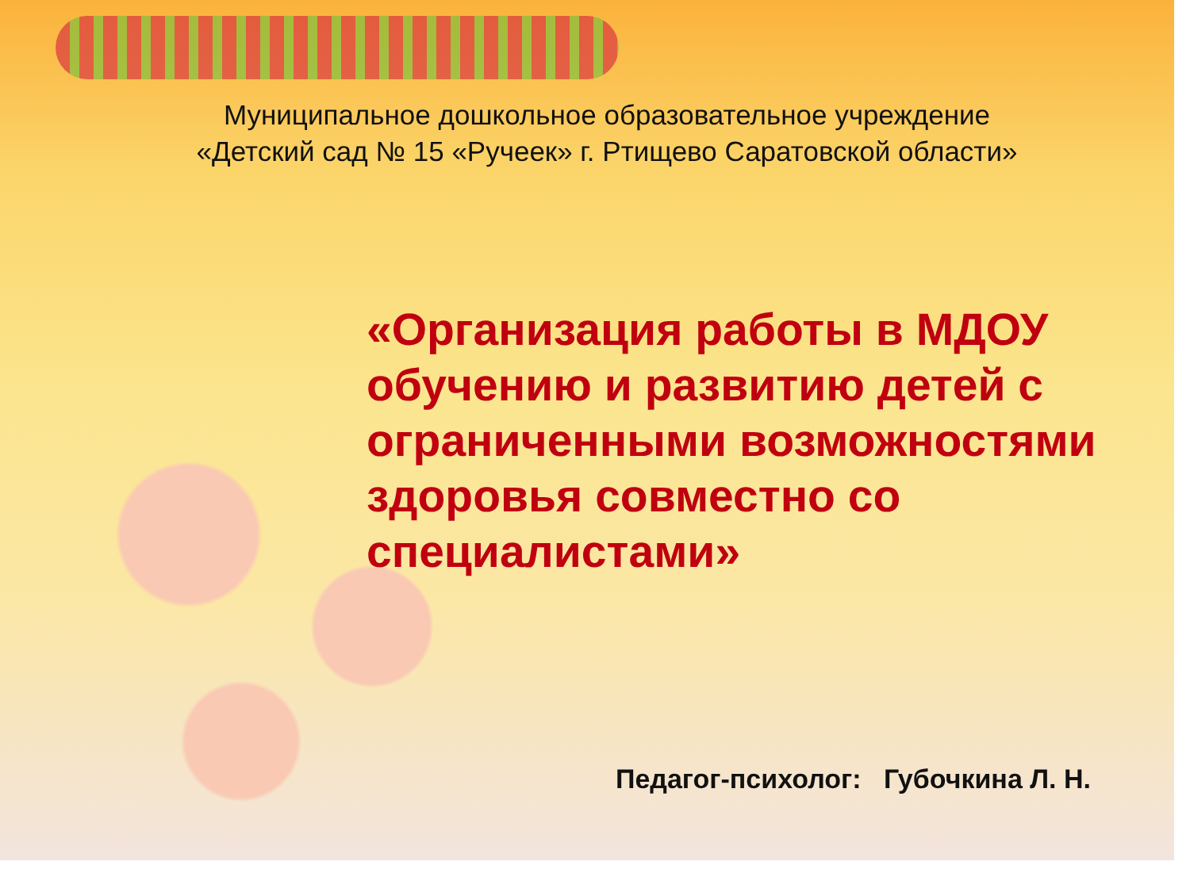Муниципальное дошкольное образовательное учреждение
«Детский сад № 15 «Ручеек» г. Ртищево Саратовской области»
«Организация работы в МДОУ обучению и развитию детей с ограниченными возможностями здоровья совместно со специалистами»
Педагог-психолог: Губочкина Л. Н.